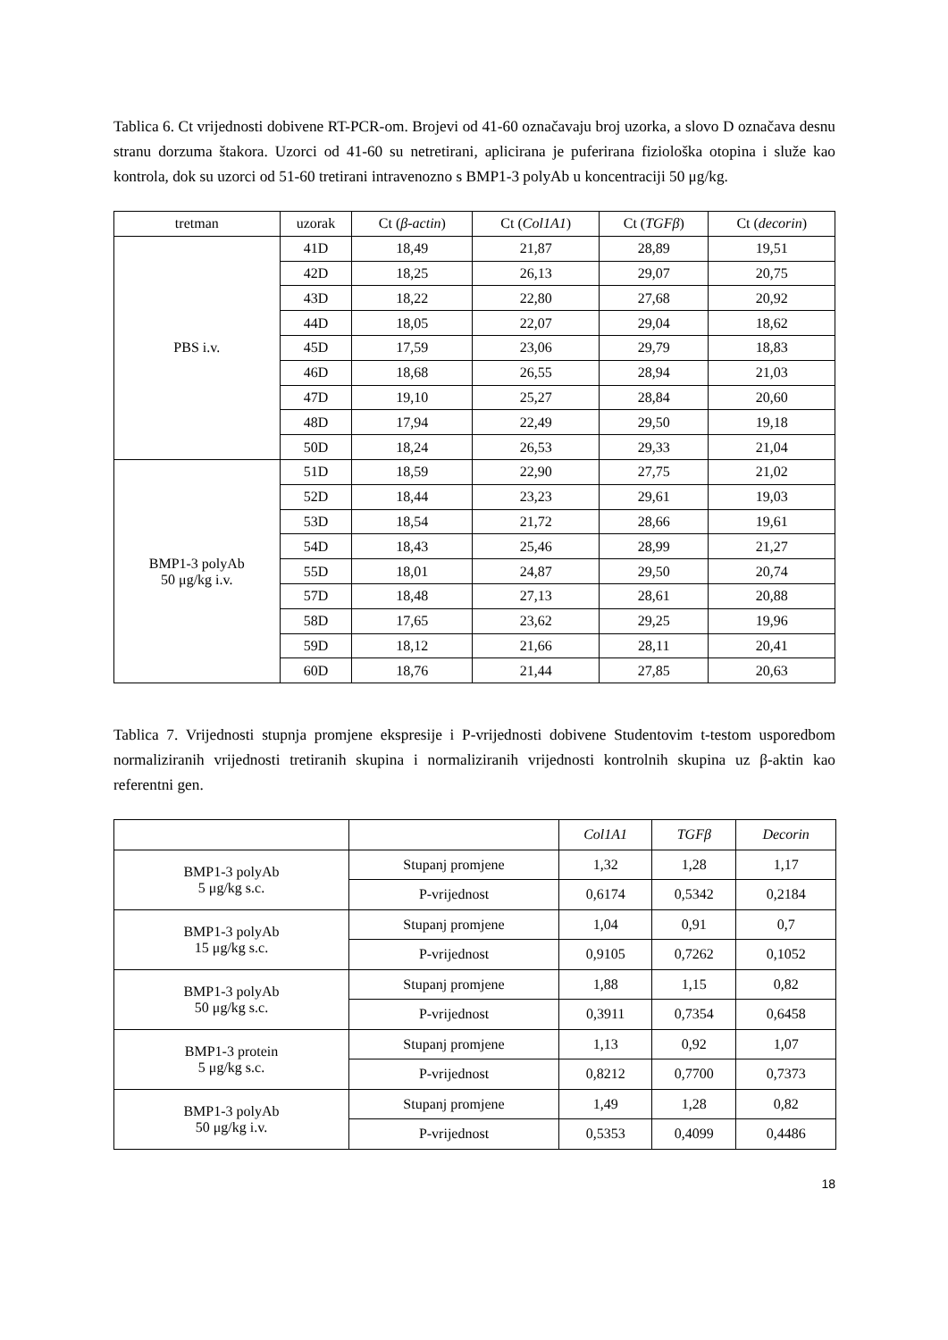Tablica 6. Ct vrijednosti dobivene RT-PCR-om. Brojevi od 41-60 označavaju broj uzorka, a slovo D označava desnu stranu dorzuma štakora. Uzorci od 41-60 su netretirani, aplicirana je puferirana fiziološka otopina i služe kao kontrola, dok su uzorci od 51-60 tretirani intravenozno s BMP1-3 polyAb u koncentraciji 50 μg/kg.
| tretman | uzorak | Ct ( β-actin ) | Ct ( Col1A1 ) | Ct ( TGFβ ) | Ct ( decorin ) |
| --- | --- | --- | --- | --- | --- |
| PBS i.v. | 41D | 18,49 | 21,87 | 28,89 | 19,51 |
| | 42D | 18,25 | 26,13 | 29,07 | 20,75 |
| | 43D | 18,22 | 22,80 | 27,68 | 20,92 |
| | 44D | 18,05 | 22,07 | 29,04 | 18,62 |
| | 45D | 17,59 | 23,06 | 29,79 | 18,83 |
| | 46D | 18,68 | 26,55 | 28,94 | 21,03 |
| | 47D | 19,10 | 25,27 | 28,84 | 20,60 |
| | 48D | 17,94 | 22,49 | 29,50 | 19,18 |
| | 50D | 18,24 | 26,53 | 29,33 | 21,04 |
| BMP1-3 polyAb 50 μg/kg i.v. | 51D | 18,59 | 22,90 | 27,75 | 21,02 |
| | 52D | 18,44 | 23,23 | 29,61 | 19,03 |
| | 53D | 18,54 | 21,72 | 28,66 | 19,61 |
| | 54D | 18,43 | 25,46 | 28,99 | 21,27 |
| | 55D | 18,01 | 24,87 | 29,50 | 20,74 |
| | 57D | 18,48 | 27,13 | 28,61 | 20,88 |
| | 58D | 17,65 | 23,62 | 29,25 | 19,96 |
| | 59D | 18,12 | 21,66 | 28,11 | 20,41 |
| | 60D | 18,76 | 21,44 | 27,85 | 20,63 |
Tablica 7. Vrijednosti stupnja promjene ekspresije i P-vrijednosti dobivene Studentovim t-testom usporedbom normaliziranih vrijednosti tretiranih skupina i normaliziranih vrijednosti kontrolnih skupina uz β-aktin kao referentni gen.
| | | Col1A1 | TGFβ | Decorin |
| --- | --- | --- | --- | --- |
| BMP1-3 polyAb 5 μg/kg s.c. | Stupanj promjene | 1,32 | 1,28 | 1,17 |
| | P-vrijednost | 0,6174 | 0,5342 | 0,2184 |
| BMP1-3 polyAb 15 μg/kg s.c. | Stupanj promjene | 1,04 | 0,91 | 0,7 |
| | P-vrijednost | 0,9105 | 0,7262 | 0,1052 |
| BMP1-3 polyAb 50 μg/kg s.c. | Stupanj promjene | 1,88 | 1,15 | 0,82 |
| | P-vrijednost | 0,3911 | 0,7354 | 0,6458 |
| BMP1-3 protein 5 μg/kg s.c. | Stupanj promjene | 1,13 | 0,92 | 1,07 |
| | P-vrijednost | 0,8212 | 0,7700 | 0,7373 |
| BMP1-3 polyAb 50 μg/kg i.v. | Stupanj promjene | 1,49 | 1,28 | 0,82 |
| | P-vrijednost | 0,5353 | 0,4099 | 0,4486 |
18